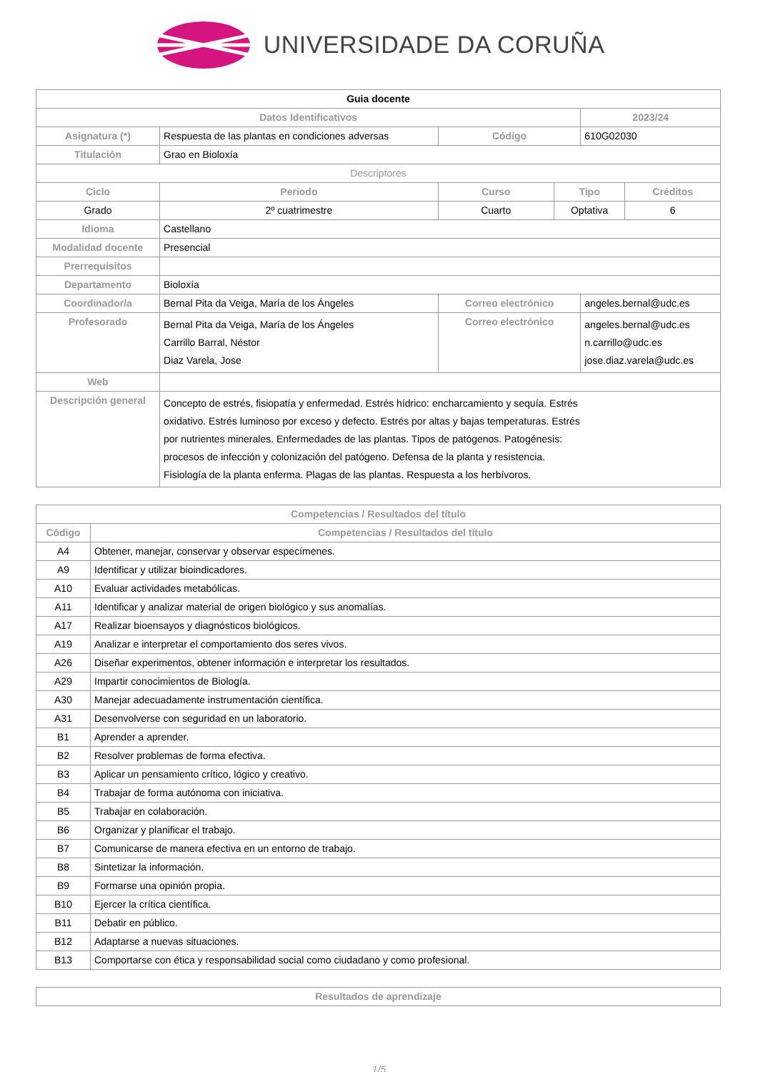UNIVERSIDADE DA CORUÑA
| Guia docente | | | | | |
| Datos Identificativos | | | | 2023/24 | |
| Asignatura (*) | Respuesta de las plantas en condiciones adversas | Código | | 610G02030 | |
| Titulación | Grao en Bioloxía | | | | |
| Descriptores | | | | | |
| Ciclo | Periodo | Curso | Tipo | | Créditos |
| Grado | 2º cuatrimestre | Cuarto | Optativa | | 6 |
| Idioma | Castellano | | | | |
| Modalidad docente | Presencial | | | | |
| Prerrequisitos | | | | | |
| Departamento | Bioloxía | | | | |
| Coordinador/a | Bernal Pita da Veiga, María de los Ángeles | Correo electrónico | | angeles.bernal@udc.es | |
| Profesorado | Bernal Pita da Veiga, María de los Ángeles Carrillo Barral, Néstor Diaz Varela, Jose | Correo electrónico | | angeles.bernal@udc.es n.carrillo@udc.es jose.diaz.varela@udc.es | |
| Web | | | | | |
| Descripción general | Concepto de estrés, fisiopatía y enfermedad. Estrés hídrico: encharcamiento y sequía. Estrés oxidativo. Estrés luminoso por exceso y defecto. Estrés por altas y bajas temperaturas. Estrés por nutrientes minerales. Enfermedades de las plantas. Tipos de patógenos. Patogénesis: procesos de infección y colonización del patógeno. Defensa de la planta y resistencia. Fisiología de la planta enferma. Plagas de las plantas. Respuesta a los herbívoros. | | | | |
| Competencias / Resultados del título | |
| --- | --- |
| Código | Competencias / Resultados del título |
| A4 | Obtener, manejar, conservar y observar especímenes. |
| A9 | Identificar y utilizar bioindicadores. |
| A10 | Evaluar actividades metabólicas. |
| A11 | Identificar y analizar material de origen biológico y sus anomalías. |
| A17 | Realizar bioensayos y diagnósticos biológicos. |
| A19 | Analizar e interpretar el comportamiento dos seres vivos. |
| A26 | Diseñar experimentos, obtener información e interpretar los resultados. |
| A29 | Impartir conocimientos de Biología. |
| A30 | Manejar adecuadamente instrumentación científica. |
| A31 | Desenvolverse con seguridad en un laboratorio. |
| B1 | Aprender a aprender. |
| B2 | Resolver problemas de forma efectiva. |
| B3 | Aplicar un pensamiento crítico, lógico y creativo. |
| B4 | Trabajar de forma autónoma con iniciativa. |
| B5 | Trabajar en colaboración. |
| B6 | Organizar y planificar el trabajo. |
| B7 | Comunicarse de manera efectiva en un entorno de trabajo. |
| B8 | Sintetizar la información. |
| B9 | Formarse una opinión propia. |
| B10 | Ejercer la crítica científica. |
| B11 | Debatir en público. |
| B12 | Adaptarse a nuevas situaciones. |
| B13 | Comportarse con ética y responsabilidad social como ciudadano y como profesional. |
| Resultados de aprendizaje |
| --- |
1/5